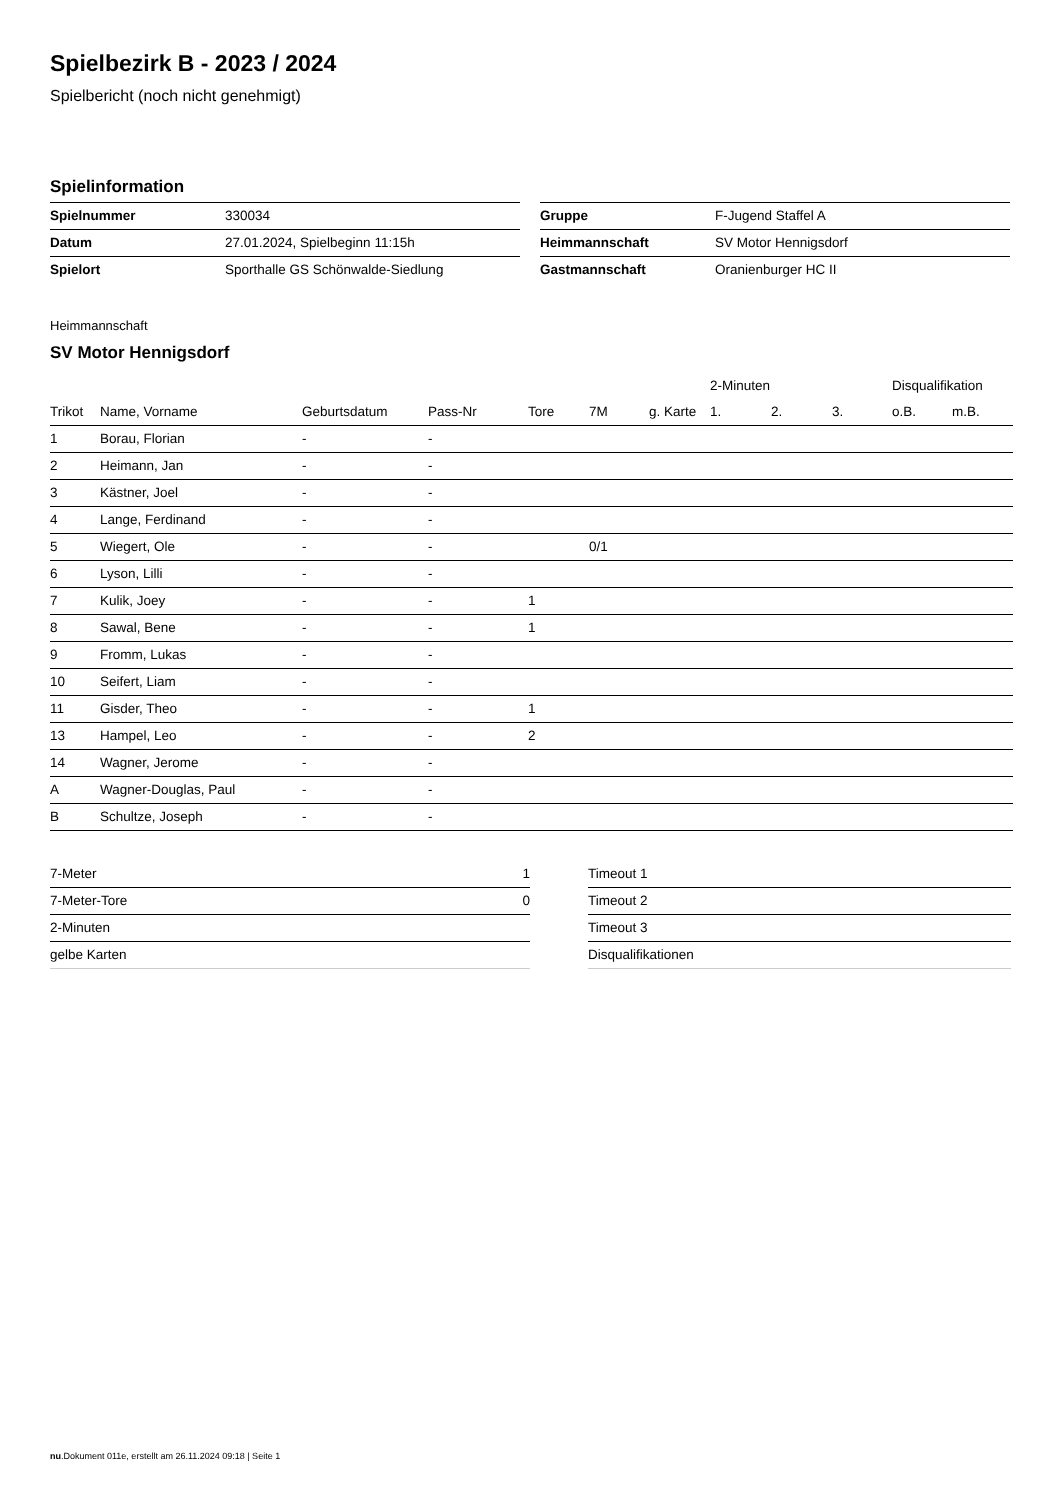Spielbezirk B - 2023 / 2024
Spielbericht (noch nicht genehmigt)
Spielinformation
| Spielnummer | 330034 |
| Datum | 27.01.2024, Spielbeginn 11:15h |
| Spielort | Sporthalle GS Schönwalde-Siedlung |
| Gruppe | F-Jugend Staffel A |
| Heimmannschaft | SV Motor Hennigsdorf |
| Gastmannschaft | Oranienburger HC II |
Heimmannschaft
SV Motor Hennigsdorf
| | | | | | | | 2-Minuten | | | Disqualifikation | |
| --- | --- | --- | --- | --- | --- | --- | --- | --- | --- | --- | --- |
| Trikot | Name, Vorname | Geburtsdatum | Pass-Nr | Tore | 7M | g. Karte | 1. | 2. | 3. | o.B. | m.B. |
| 1 | Borau, Florian | - | - | | | | | | | | |
| 2 | Heimann, Jan | - | - | | | | | | | | |
| 3 | Kästner, Joel | - | - | | | | | | | | |
| 4 | Lange, Ferdinand | - | - | | | | | | | | |
| 5 | Wiegert, Ole | - | - | | 0/1 | | | | | | |
| 6 | Lyson, Lilli | - | - | | | | | | | | |
| 7 | Kulik, Joey | - | - | 1 | | | | | | | |
| 8 | Sawal, Bene | - | - | 1 | | | | | | | |
| 9 | Fromm, Lukas | - | - | | | | | | | | |
| 10 | Seifert, Liam | - | - | | | | | | | | |
| 11 | Gisder, Theo | - | - | 1 | | | | | | | |
| 13 | Hampel, Leo | - | - | 2 | | | | | | | |
| 14 | Wagner, Jerome | - | - | | | | | | | | |
| A | Wagner-Douglas, Paul | - | - | | | | | | | | |
| B | Schultze, Joseph | - | - | | | | | | | | |
| 7-Meter | 1 |
| 7-Meter-Tore | 0 |
| 2-Minuten | |
| gelbe Karten | |
| Timeout 1 |
| Timeout 2 |
| Timeout 3 |
| Disqualifikationen |
nu.Dokument 011e, erstellt am 26.11.2024 09:18 | Seite 1